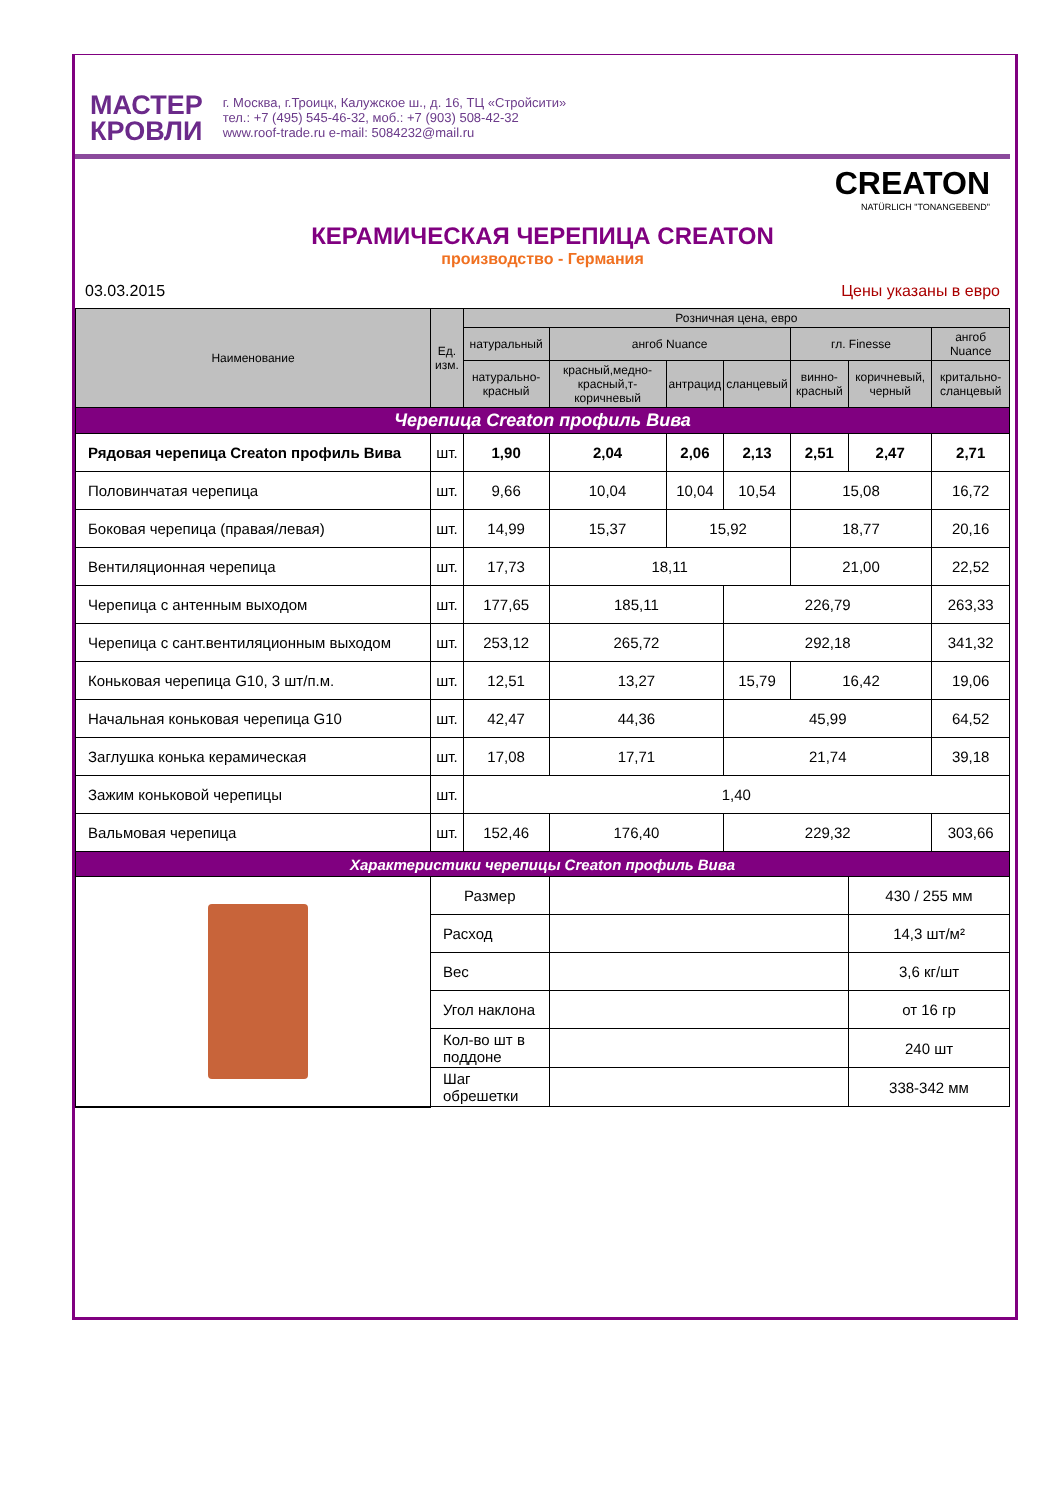МАСТЕР
КРОВЛИ
г. Москва, г.Троицк, Калужское ш., д. 16, ТЦ «Стройсити»
тел.: +7 (495) 545-46-32, моб.: +7 (903) 508-42-32
www.roof-trade.ru e-mail: 5084232@mail.ru
CREATON
NATÜRLICH "TONANGEBEND"
КЕРАМИЧЕСКАЯ ЧЕРЕПИЦА CREATON
производство - Германия
03.03.2015 Цены указаны в евро
| Наименование | Ед. изм. | Розничная цена, евро | | | | | | |
| --- | --- | --- | --- | --- | --- | --- | --- | --- |
| | | натуральный | ангоб Nuance | | | гл. Finesse | | ангоб Nuance |
| | | натурально-красный | красный,медно-красный,т-коричневый | антрацид | сланцевый | винно-красный | коричневый, черный | критально-сланцевый |
| Черепица Creaton профиль Вива | | | | | | | | |
| Рядовая черепица Creaton профиль Вива | шт. | 1,90 | 2,04 | 2,06 | 2,13 | 2,51 | 2,47 | 2,71 |
| Половинчатая черепица | шт. | 9,66 | 10,04 | 10,04 | 10,54 | 15,08 | | 16,72 |
| Боковая черепица (правая/левая) | шт. | 14,99 | 15,37 | 15,92 | | 18,77 | | 20,16 |
| Вентиляционная черепица | шт. | 17,73 | 18,11 | | | 21,00 | | 22,52 |
| Черепица с антенным выходом | шт. | 177,65 | 185,11 | | 226,79 | | | 263,33 |
| Черепица с сант.вентиляционным выходом | шт. | 253,12 | 265,72 | | 292,18 | | | 341,32 |
| Коньковая черепица G10, 3 шт/п.м. | шт. | 12,51 | 13,27 | | 15,79 | 16,42 | | 19,06 |
| Начальная коньковая черепица G10 | шт. | 42,47 | 44,36 | | 45,99 | | | 64,52 |
| Заглушка конька керамическая | шт. | 17,08 | 17,71 | | 21,74 | | | 39,18 |
| Зажим коньковой черепицы | шт. | 1,40 | | | | | | |
| Вальмовая черепица | шт. | 152,46 | 176,40 | | 229,32 | | | 303,66 |
| Характеристики черепицы Creaton профиль Вива | | | | | | | | |
| | Размер | | | | | | 430 / 255 мм | |
| | Расход | | | | | | 14,3 шт/м² | |
| | Вес | | | | | | 3,6 кг/шт | |
| | Угол наклона | | | | | | от 16 гр | |
| | Кол-во шт в поддоне | | | | | | 240 шт | |
| | Шаг обрешетки | | | | | | 338-342 мм | |